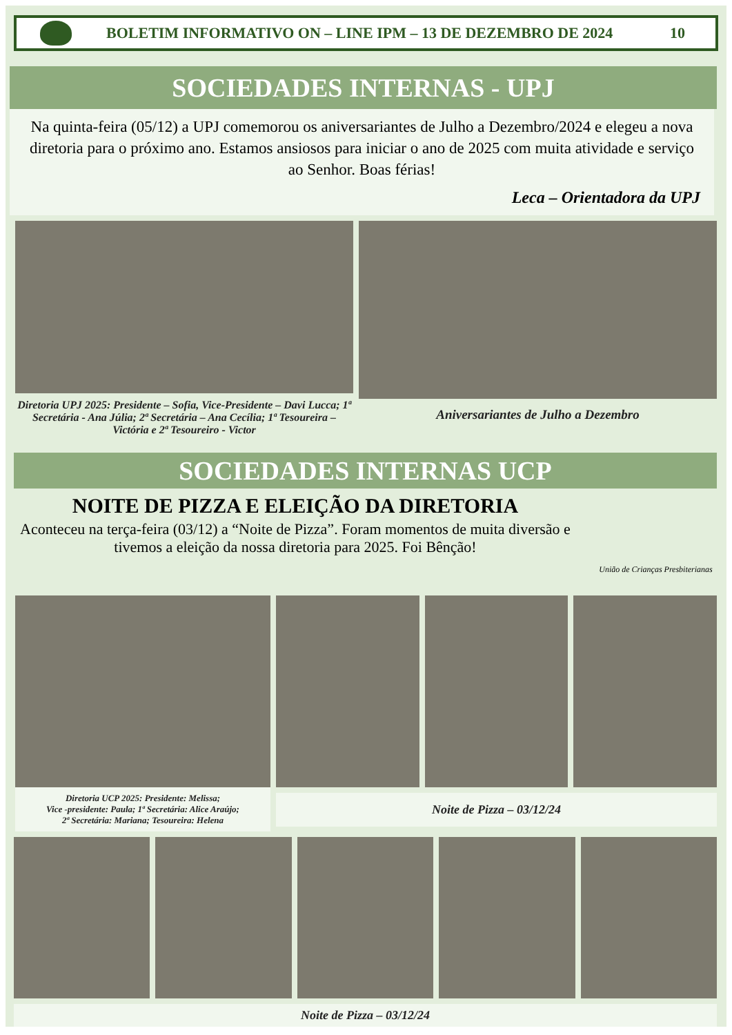BOLETIM INFORMATIVO ON – LINE IPM – 13 DE DEZEMBRO DE 2024
10
SOCIEDADES INTERNAS - UPJ
Na quinta-feira (05/12) a UPJ comemorou os aniversariantes de Julho a Dezembro/2024 e elegeu a nova diretoria para o próximo ano. Estamos ansiosos para iniciar o ano de 2025 com muita atividade e serviço ao Senhor. Boas férias!
Leca – Orientadora da UPJ
Diretoria UPJ 2025: Presidente – Sofia, Vice-Presidente – Davi Lucca; 1ª Secretária - Ana Júlia; 2ª Secretária – Ana Cecília; 1ª Tesoureira – Victória e 2ª Tesoureiro - Victor
Aniversariantes de Julho a Dezembro
SOCIEDADES INTERNAS UCP
NOITE DE PIZZA E ELEIÇÃO DA DIRETORIA
Aconteceu na terça-feira (03/12) a “Noite de Pizza”. Foram momentos de muita diversão e tivemos a eleição da nossa diretoria para 2025. Foi Bênção!
União de Crianças Presbiterianas
Diretoria UCP 2025: Presidente: Melissa;
Vice -presidente: Paula; 1ª Secretária: Alice Araújo;
2ª Secretária: Mariana; Tesoureira: Helena
Noite de Pizza – 03/12/24
Noite de Pizza – 03/12/24